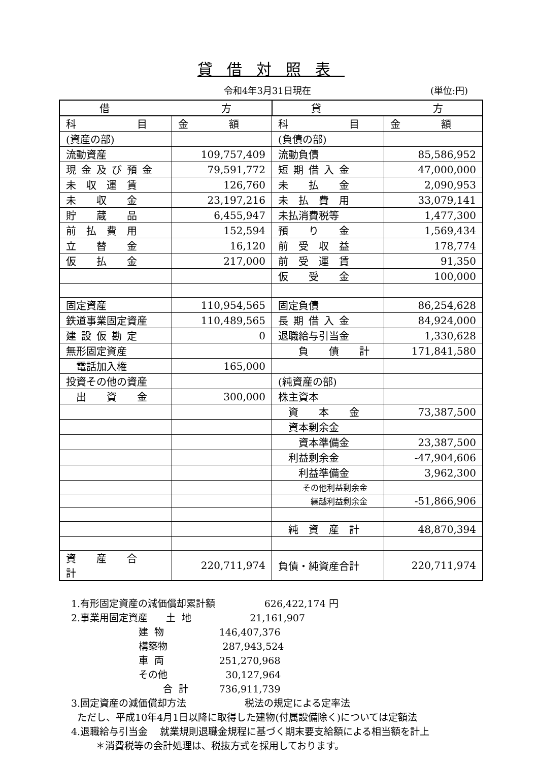貸借対照表
令和4年3月31日現在 (単位:円)
| 借 方 | | 貸 方 | |
| --- | --- | --- | --- |
| 科 目 | 金 額 | 科 目 | 金 額 |
| (資産の部) | | (負債の部) | |
| 流動資産 | 109,757,409 | 流動負債 | 85,586,952 |
| 現金及び預金 | 79,591,772 | 短期借入金 | 47,000,000 |
| 未 収 運 賃 | 126,760 | 未 払 金 | 2,090,953 |
| 未 収 金 | 23,197,216 | 未 払 費 用 | 33,079,141 |
| 貯 蔵 品 | 6,455,947 | 未払消費税等 | 1,477,300 |
| 前 払 費 用 | 152,594 | 預 り 金 | 1,569,434 |
| 立 替 金 | 16,120 | 前 受 収 益 | 178,774 |
| 仮 払 金 | 217,000 | 前 受 運 賃 | 91,350 |
| | | 仮 受 金 | 100,000 |
| 固定資産 | 110,954,565 | 固定負債 | 86,254,628 |
| 鉄道事業固定資産 | 110,489,565 | 長期借入金 | 84,924,000 |
| 建設仮勘定 | 0 | 退職給与引当金 | 1,330,628 |
| 無形固定資産 | | 負 債 計 | 171,841,580 |
| 電話加入権 | 165,000 | | |
| 投資その他の資産 | | (純資産の部) | |
| 出 資 金 | 300,000 | 株主資本 | |
| | | 資 本 金 | 73,387,500 |
| | | 資本剰余金 | |
| | | 資本準備金 | 23,387,500 |
| | | 利益剰余金 | -47,904,606 |
| | | 利益準備金 | 3,962,300 |
| | | その他利益剰余金 | |
| | | 繰越利益剰余金 | -51,866,906 |
| | | 純 資 産 計 | 48,870,394 |
| 資 産 合 計 | 220,711,974 | 負債・純資産合計 | 220,711,974 |
1.有形固定資産の減価償却累計額 626,422,174 円
2.事業用固定資産 土 地 21,161,907
建 物 146,407,376
構築物 287,943,524
車 両 251,270,968
その他 30,127,964
合 計 736,911,739
3.固定資産の減価償却方法 税法の規定による定率法
ただし、平成10年4月1日以降に取得した建物(付属設備除く)については定額法
4.退職給与引当金 就業規則退職金規程に基づく期末要支給額による相当額を計上
＊消費税等の会計処理は、税抜方式を採用しております。